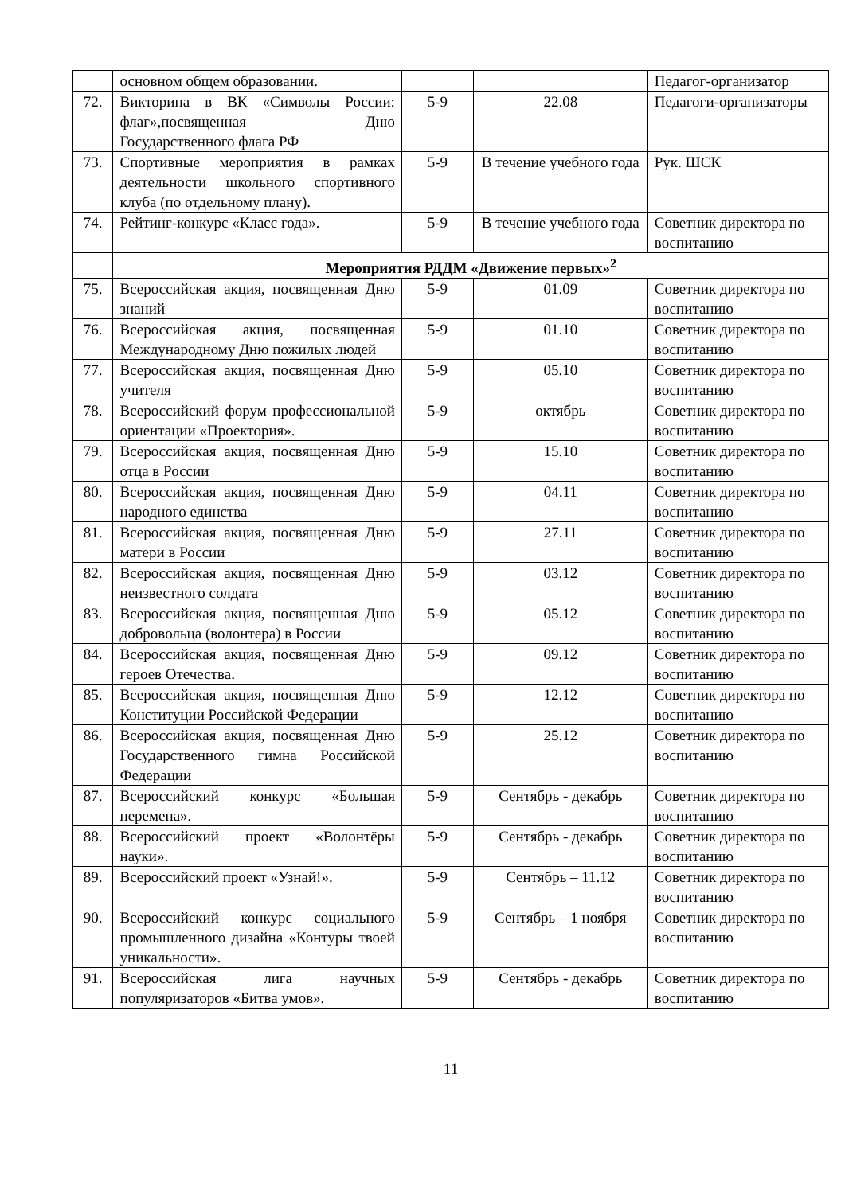| | основном общем образовании. | | | Педагог-организатор |
| 72. | Викторина в ВК «Символы России: флаг»,посвященная Дню Государственного флага РФ | 5-9 | 22.08 | Педагоги-организаторы |
| 73. | Спортивные мероприятия в рамках деятельности школьного спортивного клуба (по отдельному плану). | 5-9 | В течение учебного года | Рук. ШСК |
| 74. | Рейтинг-конкурс «Класс года». | 5-9 | В течение учебного года | Советник директора по воспитанию |
| | Мероприятия РДДМ «Движение первых»<sup>2</sup> | | | |
| 75. | Всероссийская акция, посвященная Дню знаний | 5-9 | 01.09 | Советник директора по воспитанию |
| 76. | Всероссийская акция, посвященная Международному Дню пожилых людей | 5-9 | 01.10 | Советник директора по воспитанию |
| 77. | Всероссийская акция, посвященная Дню учителя | 5-9 | 05.10 | Советник директора по воспитанию |
| 78. | Всероссийский форум профессиональной ориентации «Проектория». | 5-9 | октябрь | Советник директора по воспитанию |
| 79. | Всероссийская акция, посвященная Дню отца в России | 5-9 | 15.10 | Советник директора по воспитанию |
| 80. | Всероссийская акция, посвященная Дню народного единства | 5-9 | 04.11 | Советник директора по воспитанию |
| 81. | Всероссийская акция, посвященная Дню матери в России | 5-9 | 27.11 | Советник директора по воспитанию |
| 82. | Всероссийская акция, посвященная Дню неизвестного солдата | 5-9 | 03.12 | Советник директора по воспитанию |
| 83. | Всероссийская акция, посвященная Дню добровольца (волонтера) в России | 5-9 | 05.12 | Советник директора по воспитанию |
| 84. | Всероссийская акция, посвященная Дню героев Отечества. | 5-9 | 09.12 | Советник директора по воспитанию |
| 85. | Всероссийская акция, посвященная Дню Конституции Российской Федерации | 5-9 | 12.12 | Советник директора по воспитанию |
| 86. | Всероссийская акция, посвященная Дню Государственного гимна Российской Федерации | 5-9 | 25.12 | Советник директора по воспитанию |
| 87. | Всероссийский конкурс «Большая перемена». | 5-9 | Сентябрь - декабрь | Советник директора по воспитанию |
| 88. | Всероссийский проект «Волонтёры науки». | 5-9 | Сентябрь - декабрь | Советник директора по воспитанию |
| 89. | Всероссийский проект «Узнай!». | 5-9 | Сентябрь – 11.12 | Советник директора по воспитанию |
| 90. | Всероссийский конкурс социального промышленного дизайна «Контуры твоей уникальности». | 5-9 | Сентябрь – 1 ноября | Советник директора по воспитанию |
| 91. | Всероссийская лига научных популяризаторов «Битва умов». | 5-9 | Сентябрь - декабрь | Советник директора по воспитанию |
11